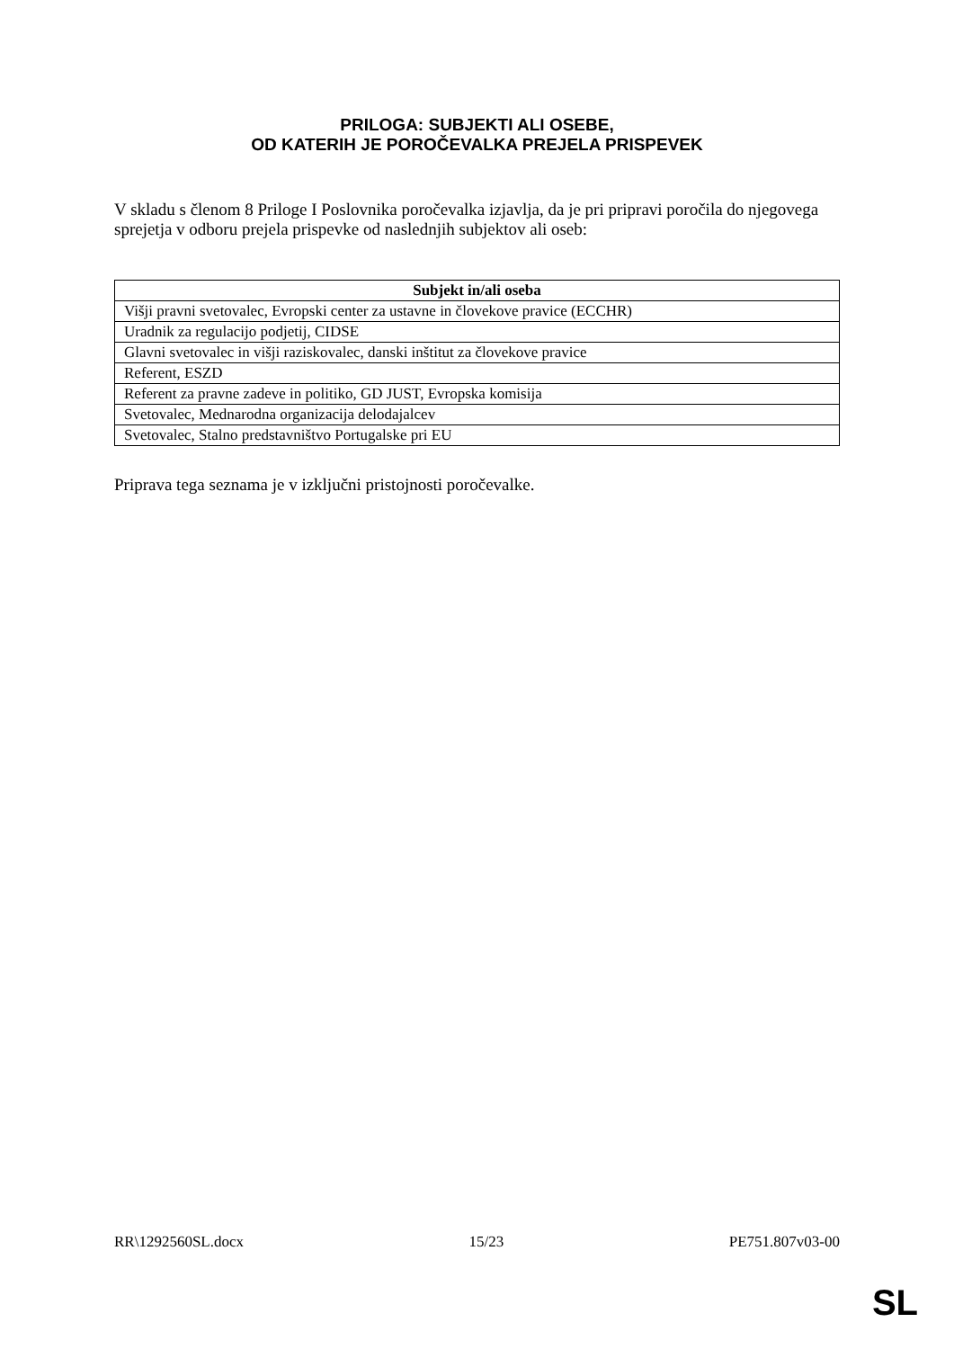PRILOGA: SUBJEKTI ALI OSEBE,
OD KATERIH JE POROČEVALKA PREJELA PRISPEVEK
V skladu s členom 8 Priloge I Poslovnika poročevalka izjavlja, da je pri pripravi poročila do njegovega sprejetja v odboru prejela prispevke od naslednjih subjektov ali oseb:
| Subjekt in/ali oseba |
| --- |
| Višji pravni svetovalec, Evropski center za ustavne in človekove pravice (ECCHR) |
| Uradnik za regulacijo podjetij, CIDSE |
| Glavni svetovalec in višji raziskovalec, danski inštitut za človekove pravice |
| Referent, ESZD |
| Referent za pravne zadeve in politiko, GD JUST, Evropska komisija |
| Svetovalec, Mednarodna organizacija delodajalcev |
| Svetovalec, Stalno predstavništvo Portugalske pri EU |
Priprava tega seznama je v izključni pristojnosti poročevalke.
RR\1292560SL.docx 15/23 PE751.807v03-00
SL